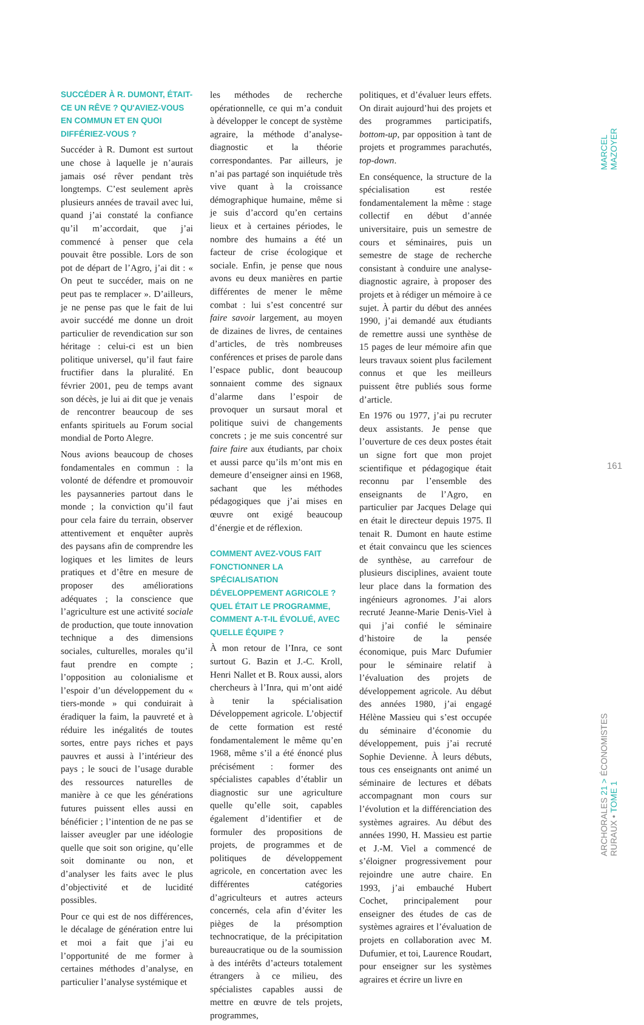MARCEL MAZOYER
161
ARCHORALES 21 > ÉCONOMISTES RURAUX • TOME 1
SUCCÉDER À R. DUMONT, ÉTAIT-CE UN RÊVE ? QU'AVIEZ-VOUS EN COMMUN ET EN QUOI DIFFÉRIEZ-VOUS ?
Succéder à R. Dumont est surtout une chose à laquelle je n’aurais jamais osé rêver pendant très longtemps. C’est seulement après plusieurs années de travail avec lui, quand j’ai constaté la confiance qu’il m’accordait, que j’ai commencé à penser que cela pouvait être possible. Lors de son pot de départ de l’Agro, j’ai dit : « On peut te succéder, mais on ne peut pas te remplacer ». D’ailleurs, je ne pense pas que le fait de lui avoir succédé me donne un droit particulier de revendication sur son héritage : celui-ci est un bien politique universel, qu’il faut faire fructifier dans la pluralité. En février 2001, peu de temps avant son décès, je lui ai dit que je venais de rencontrer beaucoup de ses enfants spirituels au Forum social mondial de Porto Alegre.
Nous avions beaucoup de choses fondamentales en commun : la volonté de défendre et promouvoir les paysanneries partout dans le monde ; la conviction qu’il faut pour cela faire du terrain, observer attentivement et enquêter auprès des paysans afin de comprendre les logiques et les limites de leurs pratiques et d’être en mesure de proposer des améliorations adéquates ; la conscience que l’agriculture est une activité sociale de production, que toute innovation technique a des dimensions sociales, culturelles, morales qu’il faut prendre en compte ; l’opposition au colonialisme et l’espoir d’un développement du « tiers-monde » qui conduirait à éradiquer la faim, la pauvreté et à réduire les inégalités de toutes sortes, entre pays riches et pays pauvres et aussi à l’intérieur des pays ; le souci de l’usage durable des ressources naturelles de manière à ce que les générations futures puissent elles aussi en bénéficier ; l’intention de ne pas se laisser aveugler par une idéologie quelle que soit son origine, qu’elle soit dominante ou non, et d’analyser les faits avec le plus d’objectivité et de lucidité possibles.
Pour ce qui est de nos différences, le décalage de génération entre lui et moi a fait que j’ai eu l’opportunité de me former à certaines méthodes d’analyse, en particulier l’analyse systémique et
les méthodes de recherche opérationnelle, ce qui m’a conduit à développer le concept de système agraire, la méthode d’analyse-diagnostic et la théorie correspondantes. Par ailleurs, je n’ai pas partagé son inquiétude très vive quant à la croissance démographique humaine, même si je suis d’accord qu’en certains lieux et à certaines périodes, le nombre des humains a été un facteur de crise écologique et sociale. Enfin, je pense que nous avons eu deux manières en partie différentes de mener le même combat : lui s’est concentré sur faire savoir largement, au moyen de dizaines de livres, de centaines d’articles, de très nombreuses conférences et prises de parole dans l’espace public, dont beaucoup sonnaient comme des signaux d’alarme dans l’espoir de provoquer un sursaut moral et politique suivi de changements concrets ; je me suis concentré sur faire faire aux étudiants, par choix et aussi parce qu’ils m’ont mis en demeure d’enseigner ainsi en 1968, sachant que les méthodes pédagogiques que j’ai mises en œuvre ont exigé beaucoup d’énergie et de réflexion.
COMMENT AVEZ-VOUS FAIT FONCTIONNER LA SPÉCIALISATION DÉVELOPPEMENT AGRICOLE ? QUEL ÉTAIT LE PROGRAMME, COMMENT A-T-IL ÉVOLUÉ, AVEC QUELLE ÉQUIPE ?
À mon retour de l’Inra, ce sont surtout G. Bazin et J.-C. Kroll, Henri Nallet et B. Roux aussi, alors chercheurs à l’Inra, qui m’ont aidé à tenir la spécialisation Développement agricole. L’objectif de cette formation est resté fondamentalement le même qu’en 1968, même s’il a été énoncé plus précisément : former des spécialistes capables d’établir un diagnostic sur une agriculture quelle qu’elle soit, capables également d’identifier et de formuler des propositions de projets, de programmes et de politiques de développement agricole, en concertation avec les différentes catégories d’agriculteurs et autres acteurs concernés, cela afin d’éviter les pièges de la présomption technocratique, de la précipitation bureaucratique ou de la soumission à des intérêts d’acteurs totalement étrangers à ce milieu, des spécialistes capables aussi de mettre en œuvre de tels projets, programmes,
politiques, et d’évaluer leurs effets. On dirait aujourd’hui des projets et des programmes participatifs, bottom-up, par opposition à tant de projets et programmes parachutés, top-down.
En conséquence, la structure de la spécialisation est restée fondamentalement la même : stage collectif en début d’année universitaire, puis un semestre de cours et séminaires, puis un semestre de stage de recherche consistant à conduire une analyse-diagnostic agraire, à proposer des projets et à rédiger un mémoire à ce sujet. À partir du début des années 1990, j’ai demandé aux étudiants de remettre aussi une synthèse de 15 pages de leur mémoire afin que leurs travaux soient plus facilement connus et que les meilleurs puissent être publiés sous forme d’article.
En 1976 ou 1977, j’ai pu recruter deux assistants. Je pense que l’ouverture de ces deux postes était un signe fort que mon projet scientifique et pédagogique était reconnu par l’ensemble des enseignants de l’Agro, en particulier par Jacques Delage qui en était le directeur depuis 1975. Il tenait R. Dumont en haute estime et était convaincu que les sciences de synthèse, au carrefour de plusieurs disciplines, avaient toute leur place dans la formation des ingénieurs agronomes. J’ai alors recruté Jeanne-Marie Denis-Viel à qui j’ai confié le séminaire d’histoire de la pensée économique, puis Marc Dufumier pour le séminaire relatif à l’évaluation des projets de développement agricole. Au début des années 1980, j’ai engagé Hélène Massieu qui s’est occupée du séminaire d’économie du développement, puis j’ai recruté Sophie Devienne. À leurs débuts, tous ces enseignants ont animé un séminaire de lectures et débats accompagnant mon cours sur l’évolution et la différenciation des systèmes agraires. Au début des années 1990, H. Massieu est partie et J.-M. Viel a commencé de s’éloigner progressivement pour rejoindre une autre chaire. En 1993, j’ai embauché Hubert Cochet, principalement pour enseigner des études de cas de systèmes agraires et l’évaluation de projets en collaboration avec M. Dufumier, et toi, Laurence Roudart, pour enseigner sur les systèmes agraires et écrire un livre en